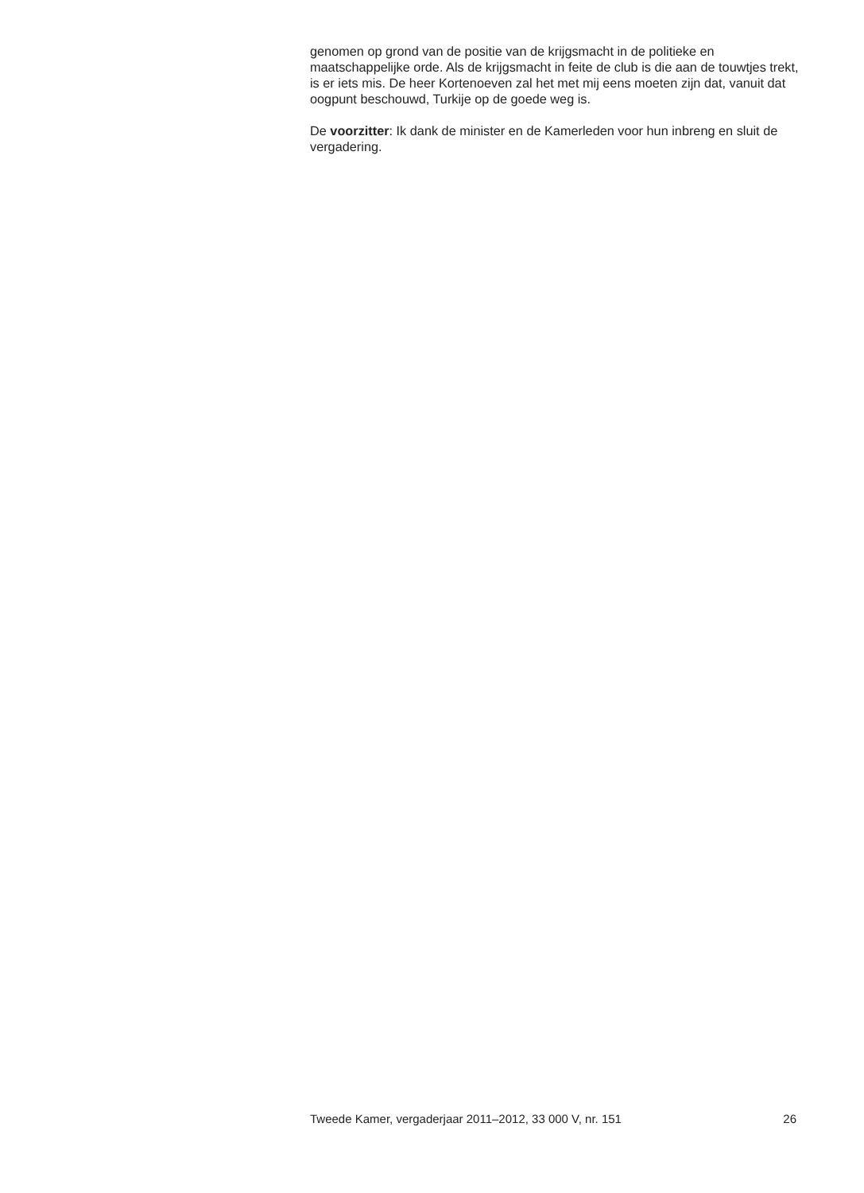genomen op grond van de positie van de krijgsmacht in de politieke en maatschappelijke orde. Als de krijgsmacht in feite de club is die aan de touwtjes trekt, is er iets mis. De heer Kortenoeven zal het met mij eens moeten zijn dat, vanuit dat oogpunt beschouwd, Turkije op de goede weg is.
De voorzitter: Ik dank de minister en de Kamerleden voor hun inbreng en sluit de vergadering.
Tweede Kamer, vergaderjaar 2011–2012, 33 000 V, nr. 151 26